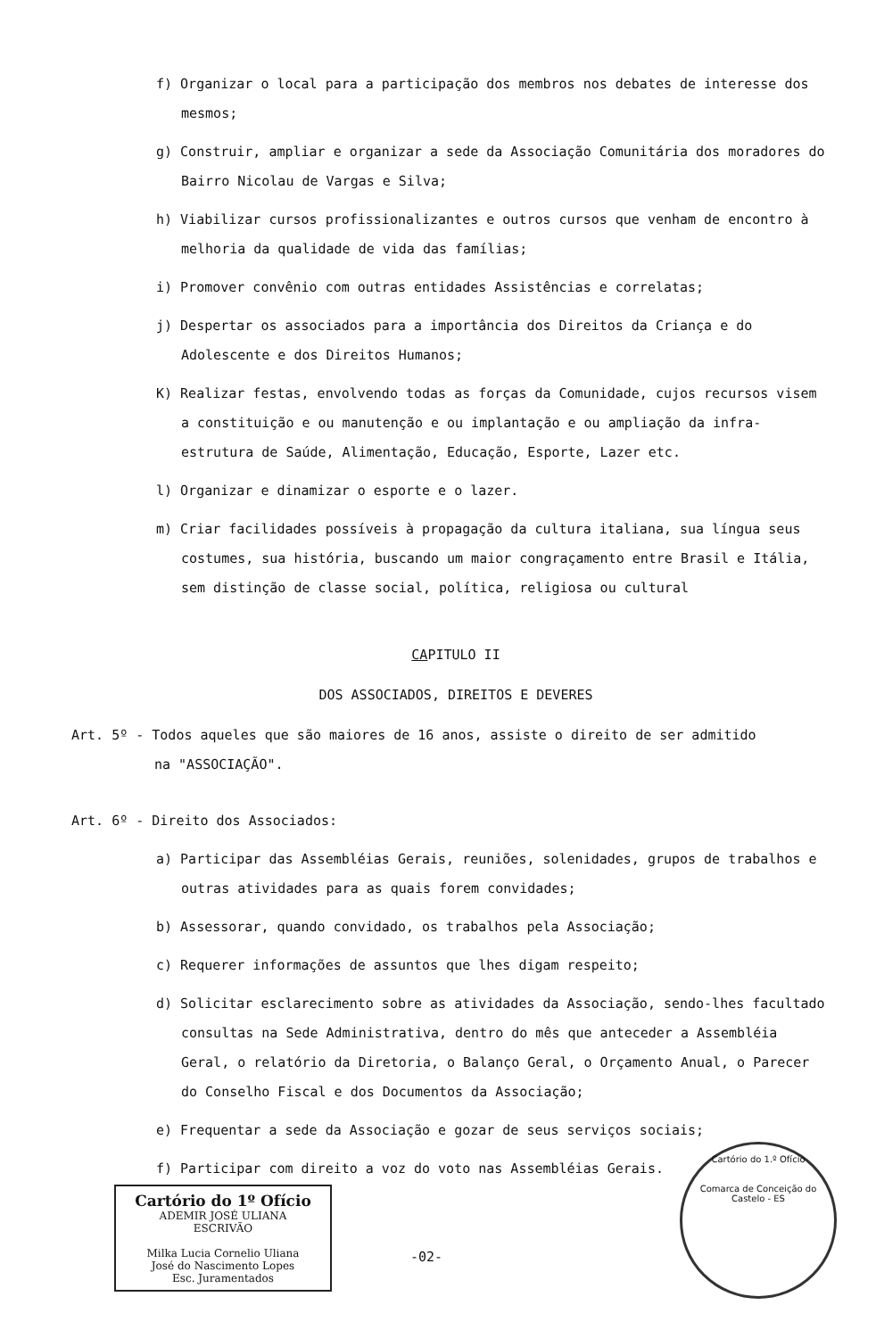f) Organizar o local para a participação dos membros nos debates de interesse dos mesmos;
g) Construir, ampliar e organizar a sede da Associação Comunitária dos moradores do Bairro Nicolau de Vargas e Silva;
h) Viabilizar cursos profissionalizantes e outros cursos que venham de encontro à melhoria da qualidade de vida das famílias;
i) Promover convênio com outras entidades Assistências e correlatas;
j) Despertar os associados para a importância dos Direitos da Criança e do Adolescente e dos Direitos Humanos;
K) Realizar festas, envolvendo todas as forças da Comunidade, cujos recursos visem a constituição e ou manutenção e ou implantação e ou ampliação da infra-estrutura de Saúde, Alimentação, Educação, Esporte, Lazer etc.
l) Organizar e dinamizar o esporte e o lazer.
m) Criar facilidades possíveis à propagação da cultura italiana, sua língua seus costumes, sua história, buscando um maior congraçamento entre Brasil e Itália, sem distinção de classe social, política, religiosa ou cultural
CAPITULO II
DOS ASSOCIADOS, DIREITOS E DEVERES
Art. 5º - Todos aqueles que são maiores de 16 anos, assiste o direito de ser admitido
na "ASSOCIAÇÃO".
Art. 6º - Direito dos Associados:
a) Participar das Assembléias Gerais, reuniões, solenidades, grupos de trabalhos e outras atividades para as quais forem convidades;
b) Assessorar, quando convidado, os trabalhos pela Associação;
c) Requerer informações de assuntos que lhes digam respeito;
d) Solicitar esclarecimento sobre as atividades da Associação, sendo-lhes facultado consultas na Sede Administrativa, dentro do mês que anteceder a Assembléia Geral, o relatório da Diretoria, o Balanço Geral, o Orçamento Anual, o Parecer do Conselho Fiscal e dos Documentos da Associação;
e) Frequentar a sede da Associação e gozar de seus serviços sociais;
f) Participar com direito a voz do voto nas Assembléias Gerais.
Cartório do 1º Ofício
ADEMIR JOSÉ ULIANA
ESCRIVÃO
Milka Lucia Cornelio Uliana
José do Nascimento Lopes
Esc. Juramentados
-02-
Cartório do 1.º Ofício
Comarca de Conceição do Castelo - ES